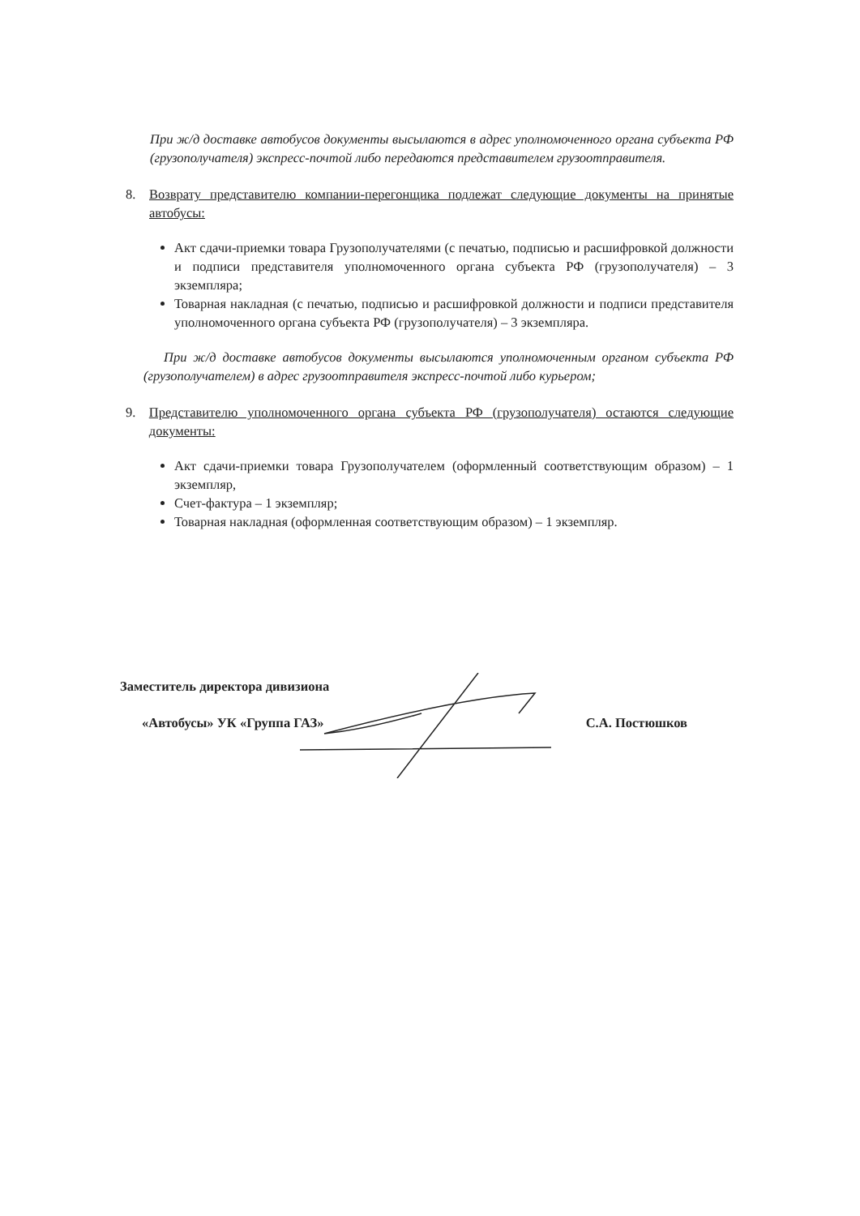При ж/д доставке автобусов документы высылаются в адрес уполномоченного органа субъекта РФ (грузополучателя) экспресс-почтой либо передаются представителем грузоотправителя.
8. Возврату представителю компании-перегонщика подлежат следующие документы на принятые автобусы:
Акт сдачи-приемки товара Грузополучателями (с печатью, подписью и расшифровкой должности и подписи представителя уполномоченного органа субъекта РФ (грузополучателя) – 3 экземпляра;
Товарная накладная (с печатью, подписью и расшифровкой должности и подписи представителя уполномоченного органа субъекта РФ (грузополучателя) – 3 экземпляра.
При ж/д доставке автобусов документы высылаются уполномоченным органом субъекта РФ (грузополучателем) в адрес грузоотправителя экспресс-почтой либо курьером;
9. Представителю уполномоченного органа субъекта РФ (грузополучателя) остаются следующие документы:
Акт сдачи-приемки товара Грузополучателем (оформленный соответствующим образом) – 1 экземпляр,
Счет-фактура – 1 экземпляр;
Товарная накладная (оформленная соответствующим образом) – 1 экземпляр.
Заместитель директора дивизиона
«Автобусы» УК «Группа ГАЗ» С.А. Постюшков